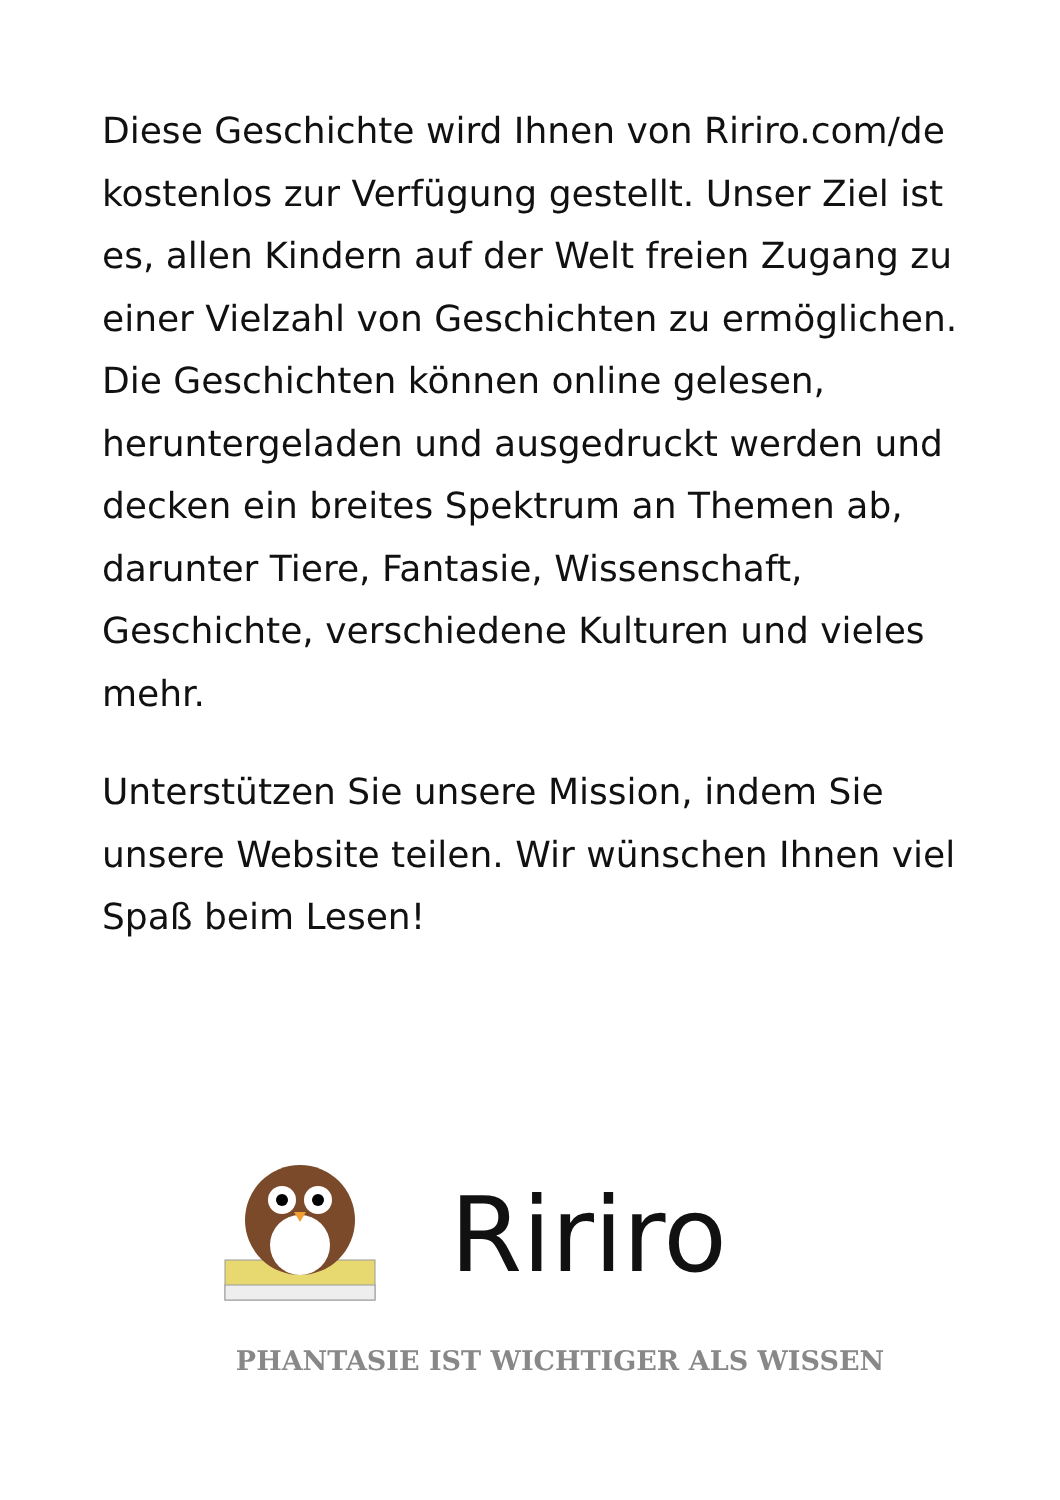Diese Geschichte wird Ihnen von Ririro.com/de kostenlos zur Verfügung gestellt. Unser Ziel ist es, allen Kindern auf der Welt freien Zugang zu einer Vielzahl von Geschichten zu ermöglichen. Die Geschichten können online gelesen, heruntergeladen und ausgedruckt werden und decken ein breites Spektrum an Themen ab, darunter Tiere, Fantasie, Wissenschaft, Geschichte, verschiedene Kulturen und vieles mehr.
Unterstützen Sie unsere Mission, indem Sie unsere Website teilen. Wir wünschen Ihnen viel Spaß beim Lesen!
Ririro
PHANTASIE IST WICHTIGER ALS WISSEN